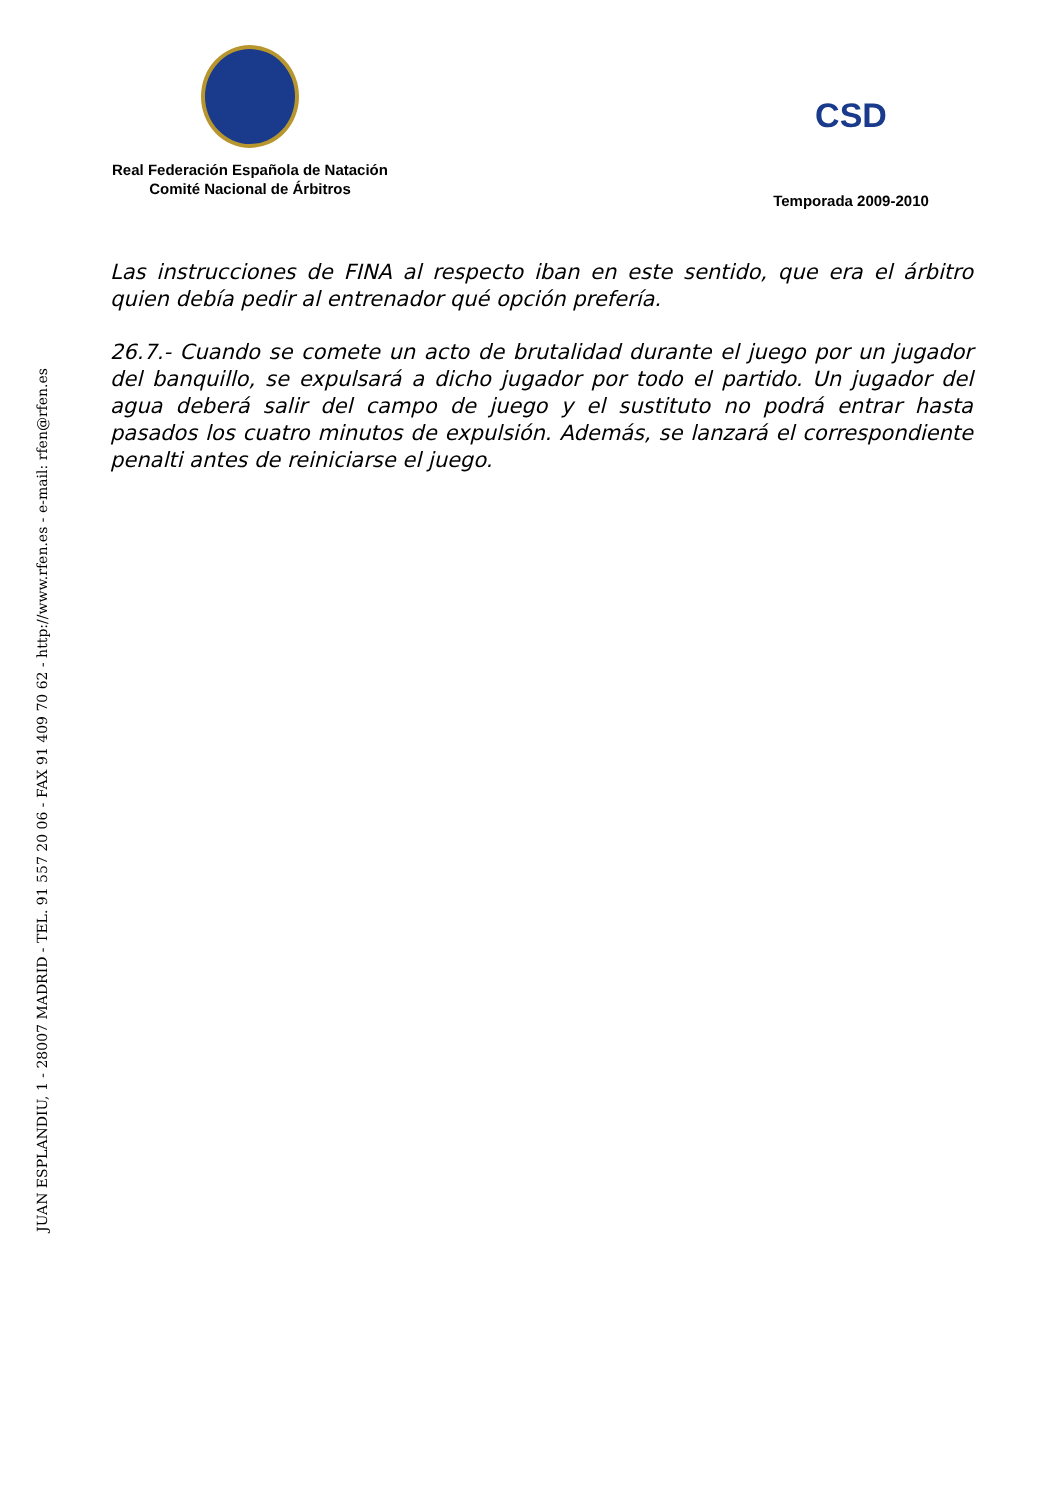Real Federación Española de Natación
Comité Nacional de Árbitros
CSD
Temporada 2009-2010
JUAN ESPLANDIU, 1 - 28007 MADRID - TEL. 91 557 20 06 - FAX 91 409 70 62 - http://www.rfen.es - e-mail: rfen@rfen.es
Las instrucciones de FINA al respecto iban en este sentido, que era el árbitro quien debía pedir al entrenador qué opción prefería.
26.7.- Cuando se comete un acto de brutalidad durante el juego por un jugador del banquillo, se expulsará a dicho jugador por todo el partido. Un jugador del agua deberá salir del campo de juego y el sustituto no podrá entrar hasta pasados los cuatro minutos de expulsión. Además, se lanzará el correspondiente penalti antes de reiniciarse el juego.